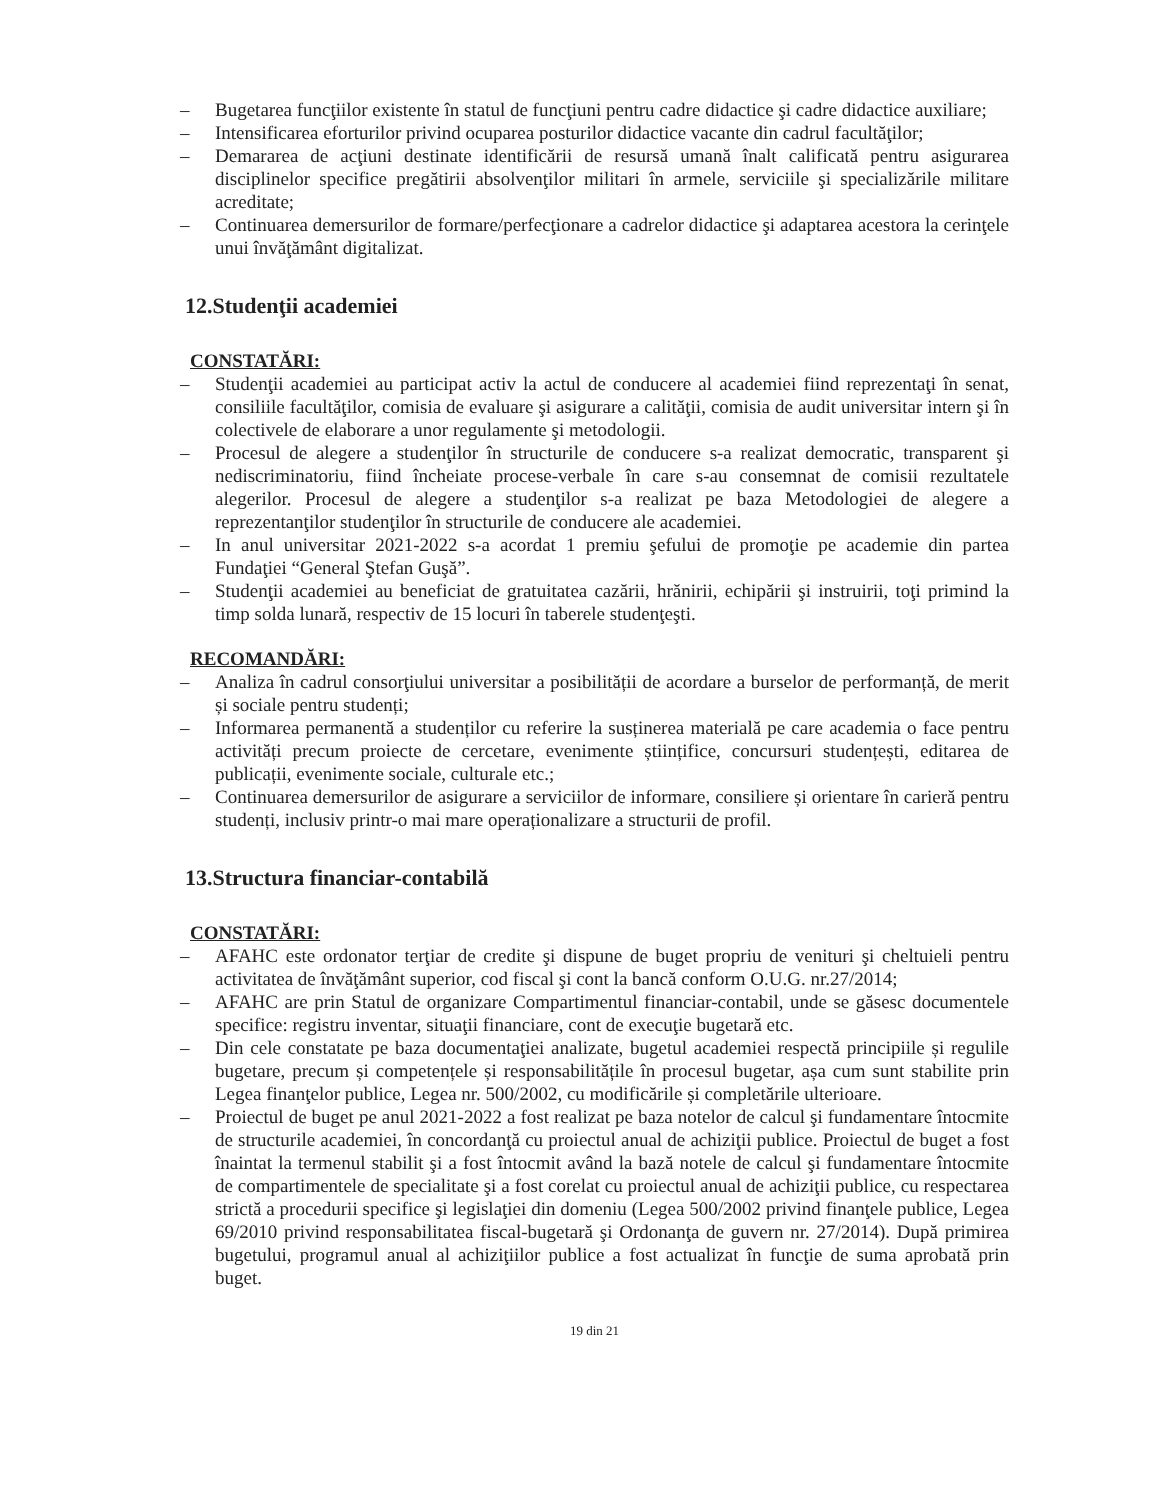– Bugetarea funcţiilor existente în statul de funcţiuni pentru cadre didactice şi cadre didactice auxiliare;
– Intensificarea eforturilor privind ocuparea posturilor didactice vacante din cadrul facultăţilor;
– Demararea de acţiuni destinate identificării de resursă umană înalt calificată pentru asigurarea disciplinelor specifice pregătirii absolvenţilor militari în armele, serviciile şi specializările militare acreditate;
– Continuarea demersurilor de formare/perfecţionare a cadrelor didactice şi adaptarea acestora la cerinţele unui învăţământ digitalizat.
12.Studenţii academiei
CONSTATĂRI:
– Studenţii academiei au participat activ la actul de conducere al academiei fiind reprezentaţi în senat, consiliile facultăţilor, comisia de evaluare şi asigurare a calităţii, comisia de audit universitar intern şi în colectivele de elaborare a unor regulamente şi metodologii.
– Procesul de alegere a studenţilor în structurile de conducere s-a realizat democratic, transparent şi nediscriminatoriu, fiind încheiate procese-verbale în care s-au consemnat de comisii rezultatele alegerilor. Procesul de alegere a studenţilor s-a realizat pe baza Metodologiei de alegere a reprezentanţilor studenţilor în structurile de conducere ale academiei.
– In anul universitar 2021-2022 s-a acordat 1 premiu şefului de promoţie pe academie din partea Fundaţiei “General Ştefan Guşă”.
– Studenţii academiei au beneficiat de gratuitatea cazării, hrănirii, echipării şi instruirii, toţi primind la timp solda lunară, respectiv de 15 locuri în taberele studenţeşti.
RECOMANDĂRI:
– Analiza în cadrul consorţiului universitar a posibilității de acordare a burselor de performanță, de merit și sociale pentru studenți;
– Informarea permanentă a studenților cu referire la susținerea materială pe care academia o face pentru activități precum proiecte de cercetare, evenimente științifice, concursuri studențești, editarea de publicații, evenimente sociale, culturale etc.;
– Continuarea demersurilor de asigurare a serviciilor de informare, consiliere și orientare în carieră pentru studenți, inclusiv printr-o mai mare operaționalizare a structurii de profil.
13.Structura financiar-contabilă
CONSTATĂRI:
– AFAHC este ordonator terţiar de credite şi dispune de buget propriu de venituri şi cheltuieli pentru activitatea de învăţământ superior, cod fiscal şi cont la bancă conform O.U.G. nr.27/2014;
– AFAHC are prin Statul de organizare Compartimentul financiar-contabil, unde se găsesc documentele specifice: registru inventar, situaţii financiare, cont de execuţie bugetară etc.
– Din cele constatate pe baza documentaţiei analizate, bugetul academiei respectă principiile și regulile bugetare, precum și competențele și responsabilitățile în procesul bugetar, așa cum sunt stabilite prin Legea finanţelor publice, Legea nr. 500/2002, cu modificările și completările ulterioare.
– Proiectul de buget pe anul 2021-2022 a fost realizat pe baza notelor de calcul şi fundamentare întocmite de structurile academiei, în concordanţă cu proiectul anual de achiziţii publice. Proiectul de buget a fost înaintat la termenul stabilit şi a fost întocmit având la bază notele de calcul şi fundamentare întocmite de compartimentele de specialitate şi a fost corelat cu proiectul anual de achiziţii publice, cu respectarea strictă a procedurii specifice şi legislaţiei din domeniu (Legea 500/2002 privind finanţele publice, Legea 69/2010 privind responsabilitatea fiscal-bugetară şi Ordonanţa de guvern nr. 27/2014). După primirea bugetului, programul anual al achiziţiilor publice a fost actualizat în funcţie de suma aprobată prin buget.
19 din 21